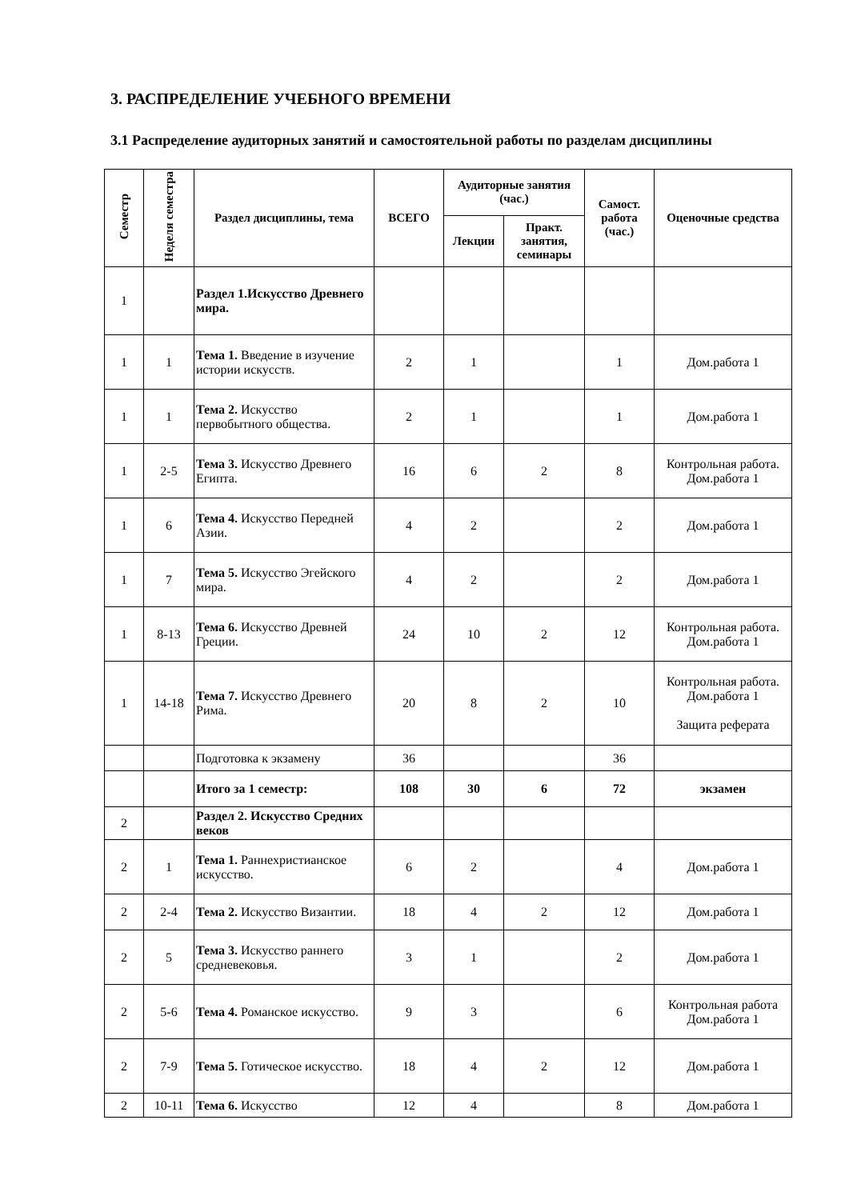3. РАСПРЕДЕЛЕНИЕ УЧЕБНОГО ВРЕМЕНИ
3.1 Распределение аудиторных занятий и самостоятельной работы по разделам дисциплины
| Семестр | Неделя семестра | Раздел дисциплины, тема | ВСЕГО | Аудиторные занятия (час.) | | Самост. работа (час.) | Оценочные средства |
| --- | --- | --- | --- | --- | --- | --- | --- |
| | | | | Лекции | Практ. занятия, семинары | | |
| 1 | | Раздел 1.Искусство Древнего мира. | | | | | |
| 1 | 1 | Тема 1. Введение в изучение истории искусств. | 2 | 1 | | 1 | Дом.работа 1 |
| 1 | 1 | Тема 2. Искусство первобытного общества. | 2 | 1 | | 1 | Дом.работа 1 |
| 1 | 2-5 | Тема 3. Искусство Древнего Египта. | 16 | 6 | 2 | 8 | Контрольная работа. Дом.работа 1 |
| 1 | 6 | Тема 4. Искусство Передней Азии. | 4 | 2 | | 2 | Дом.работа 1 |
| 1 | 7 | Тема 5. Искусство Эгейского мира. | 4 | 2 | | 2 | Дом.работа 1 |
| 1 | 8-13 | Тема 6. Искусство Древней Греции. | 24 | 10 | 2 | 12 | Контрольная работа. Дом.работа 1 |
| 1 | 14-18 | Тема 7. Искусство Древнего Рима. | 20 | 8 | 2 | 10 | Контрольная работа. Дом.работа 1 Защита реферата |
| | | Подготовка к экзамену | 36 | | | 36 | |
| | | Итого за 1 семестр: | 108 | 30 | 6 | 72 | экзамен |
| 2 | | Раздел 2. Искусство Средних веков | | | | | |
| 2 | 1 | Тема 1. Раннехристианское искусство. | 6 | 2 | | 4 | Дом.работа 1 |
| 2 | 2-4 | Тема 2. Искусство Византии. | 18 | 4 | 2 | 12 | Дом.работа 1 |
| 2 | 5 | Тема 3. Искусство раннего средневековья. | 3 | 1 | | 2 | Дом.работа 1 |
| 2 | 5-6 | Тема 4. Романское искусство. | 9 | 3 | | 6 | Контрольная работа Дом.работа 1 |
| 2 | 7-9 | Тема 5. Готическое искусство. | 18 | 4 | 2 | 12 | Дом.работа 1 |
| 2 | 10-11 | Тема 6. Искусство | 12 | 4 | | 8 | Дом.работа 1 |